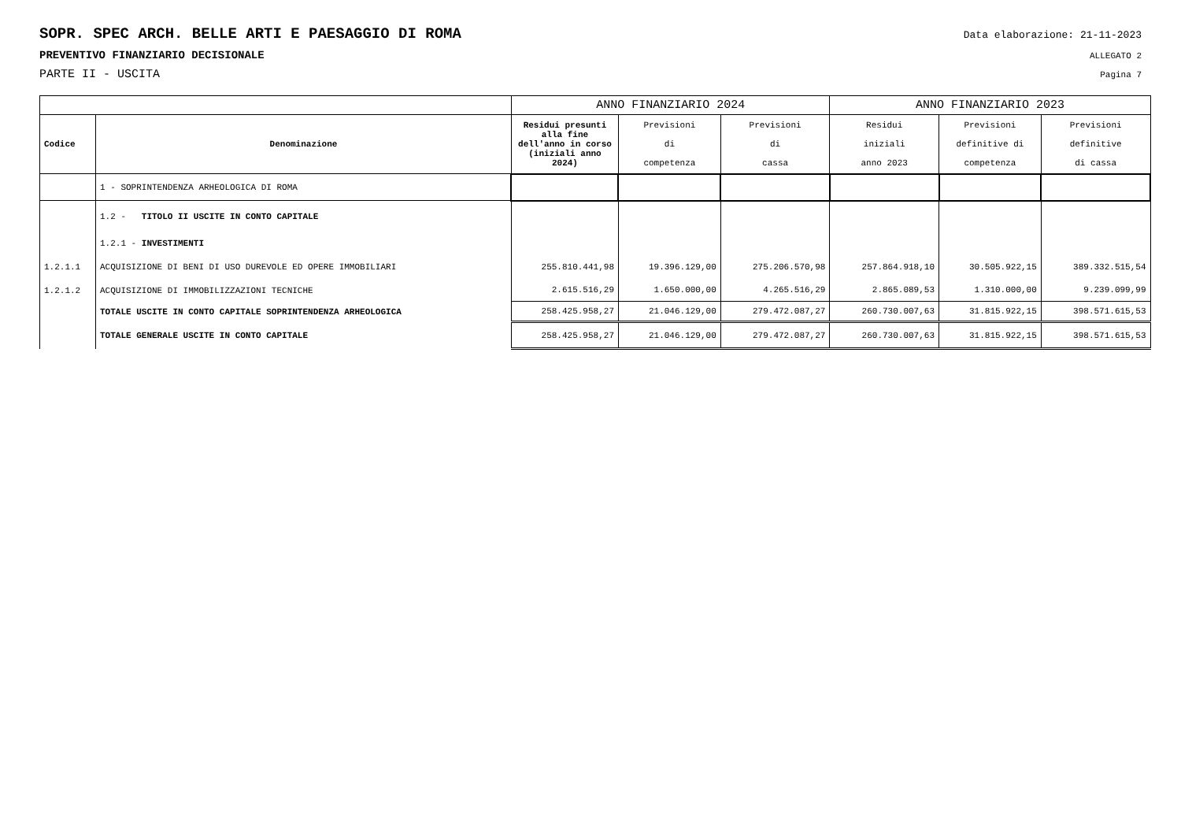SOPR. SPEC ARCH. BELLE ARTI E PAESAGGIO DI ROMA Data elaborazione: 21-11-2023
PREVENTIVO FINANZIARIO DECISIONALE ALLEGATO 2
PARTE II - USCITA Pagina 7
| | | ANNO FINANZIARIO 2024 | | | ANNO FINANZIARIO 2023 | | |
| --- | --- | --- | --- | --- | --- | --- | --- |
| Codice | Denominazione | Residui presunti alla fine dell'anno in corso (iniziali anno 2024) | Previsioni di competenza | Previsioni di cassa | Residui iniziali anno 2023 | Previsioni definitive di competenza | Previsioni definitive di cassa |
| | 1 - SOPRINTENDENZA ARHEOLOGICA DI ROMA | | | | | | |
| | 1.2 - TITOLO II USCITE IN CONTO CAPITALE | | | | | | |
| | 1.2.1 - INVESTIMENTI | | | | | | |
| 1.2.1.1 | ACQUISIZIONE DI BENI DI USO DUREVOLE ED OPERE IMMOBILIARI | 255.810.441,98 | 19.396.129,00 | 275.206.570,98 | 257.864.918,10 | 30.505.922,15 | 389.332.515,54 |
| 1.2.1.2 | ACQUISIZIONE DI IMMOBILIZZAZIONI TECNICHE | 2.615.516,29 | 1.650.000,00 | 4.265.516,29 | 2.865.089,53 | 1.310.000,00 | 9.239.099,99 |
| | TOTALE USCITE IN CONTO CAPITALE SOPRINTENDENZA ARHEOLOGICA | 258.425.958,27 | 21.046.129,00 | 279.472.087,27 | 260.730.007,63 | 31.815.922,15 | 398.571.615,53 |
| | TOTALE GENERALE USCITE IN CONTO CAPITALE | 258.425.958,27 | 21.046.129,00 | 279.472.087,27 | 260.730.007,63 | 31.815.922,15 | 398.571.615,53 |